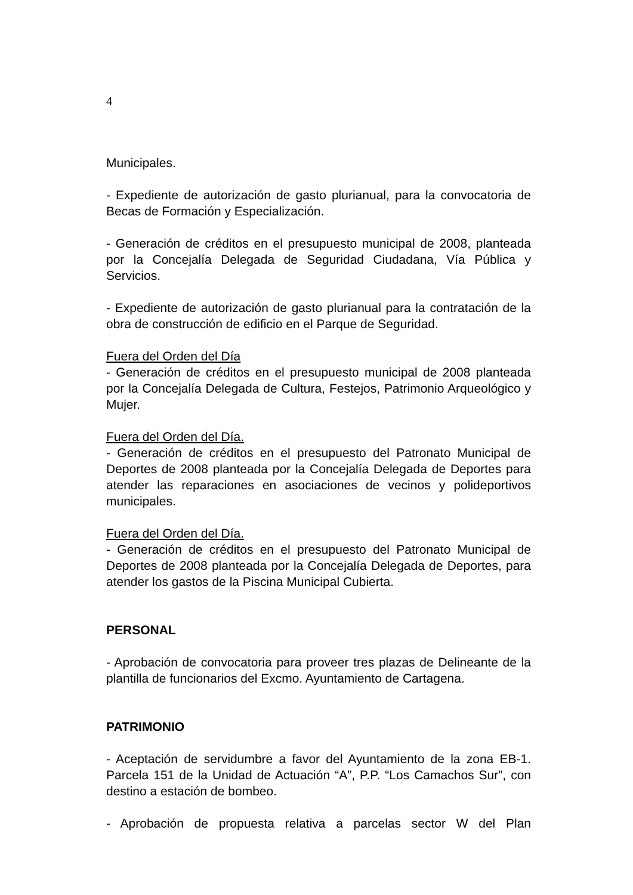4
Municipales.
- Expediente de autorización de gasto plurianual, para la convocatoria de Becas de Formación y Especialización.
- Generación de créditos en el presupuesto municipal de 2008, planteada por la Concejalía Delegada de Seguridad Ciudadana, Vía Pública y Servicios.
- Expediente de autorización de gasto plurianual para la contratación de la obra de construcción de edificio en el Parque de Seguridad.
Fuera del Orden del Día
- Generación de créditos en el presupuesto municipal de 2008 planteada por la Concejalía Delegada de Cultura, Festejos, Patrimonio Arqueológico y Mujer.
Fuera del Orden del Día.
- Generación de créditos en el presupuesto del Patronato Municipal de Deportes de 2008 planteada por la Concejalía Delegada de Deportes para atender las reparaciones en asociaciones de vecinos y polideportivos municipales.
Fuera del Orden del Día.
- Generación de créditos en el presupuesto del Patronato Municipal de Deportes de 2008 planteada por la Concejalía Delegada de Deportes, para atender los gastos de la Piscina Municipal Cubierta.
PERSONAL
- Aprobación de convocatoria para proveer tres plazas de Delineante de la plantilla de funcionarios del Excmo. Ayuntamiento de Cartagena.
PATRIMONIO
- Aceptación de servidumbre a favor del Ayuntamiento de la zona EB-1. Parcela 151 de la Unidad de Actuación “A”, P.P. “Los Camachos Sur”, con destino a estación de bombeo.
- Aprobación de propuesta relativa a parcelas sector W del Plan